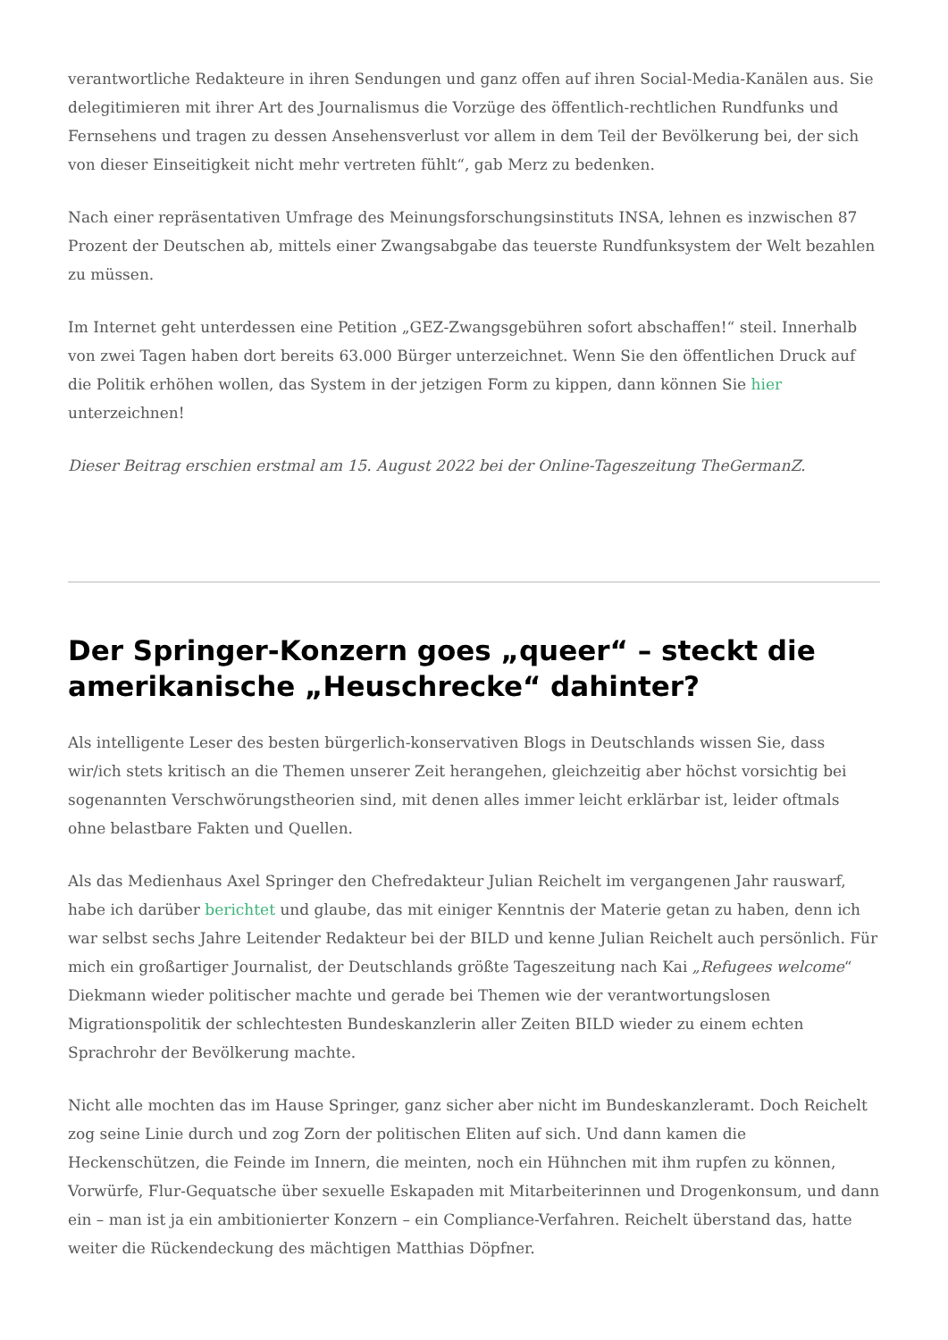verantwortliche Redakteure in ihren Sendungen und ganz offen auf ihren Social-Media-Kanälen aus. Sie delegitimieren mit ihrer Art des Journalismus die Vorzüge des öffentlich-rechtlichen Rundfunks und Fernsehens und tragen zu dessen Ansehensverlust vor allem in dem Teil der Bevölkerung bei, der sich von dieser Einseitigkeit nicht mehr vertreten fühlt“, gab Merz zu bedenken.
Nach einer repräsentativen Umfrage des Meinungsforschungsinstituts INSA, lehnen es inzwischen 87 Prozent der Deutschen ab, mittels einer Zwangsabgabe das teuerste Rundfunksystem der Welt bezahlen zu müssen.
Im Internet geht unterdessen eine Petition „GEZ-Zwangsgebühren sofort abschaffen!“ steil. Innerhalb von zwei Tagen haben dort bereits 63.000 Bürger unterzeichnet. Wenn Sie den öffentlichen Druck auf die Politik erhöhen wollen, das System in der jetzigen Form zu kippen, dann können Sie hier unterzeichnen!
Dieser Beitrag erschien erstmal am 15. August 2022 bei der Online-Tageszeitung TheGermanZ.
Der Springer-Konzern goes „queer“ – steckt die amerikanische „Heuschrecke“ dahinter?
Als intelligente Leser des besten bürgerlich-konservativen Blogs in Deutschlands wissen Sie, dass wir/ich stets kritisch an die Themen unserer Zeit herangehen, gleichzeitig aber höchst vorsichtig bei sogenannten Verschwörungstheorien sind, mit denen alles immer leicht erklärbar ist, leider oftmals ohne belastbare Fakten und Quellen.
Als das Medienhaus Axel Springer den Chefredakteur Julian Reichelt im vergangenen Jahr rauswarf, habe ich darüber berichtet und glaube, das mit einiger Kenntnis der Materie getan zu haben, denn ich war selbst sechs Jahre Leitender Redakteur bei der BILD und kenne Julian Reichelt auch persönlich. Für mich ein großartiger Journalist, der Deutschlands größte Tageszeitung nach Kai „Refugees welcome“ Diekmann wieder politischer machte und gerade bei Themen wie der verantwortungslosen Migrationspolitik der schlechtesten Bundeskanzlerin aller Zeiten BILD wieder zu einem echten Sprachrohr der Bevölkerung machte.
Nicht alle mochten das im Hause Springer, ganz sicher aber nicht im Bundeskanzleramt. Doch Reichelt zog seine Linie durch und zog Zorn der politischen Eliten auf sich. Und dann kamen die Heckenschützen, die Feinde im Innern, die meinten, noch ein Hühnchen mit ihm rupfen zu können, Vorwürfe, Flur-Gequatsche über sexuelle Eskapaden mit Mitarbeiterinnen und Drogenkonsum, und dann ein – man ist ja ein ambitionierter Konzern – ein Compliance-Verfahren. Reichelt überstand das, hatte weiter die Rückendeckung des mächtigen Matthias Döpfner.